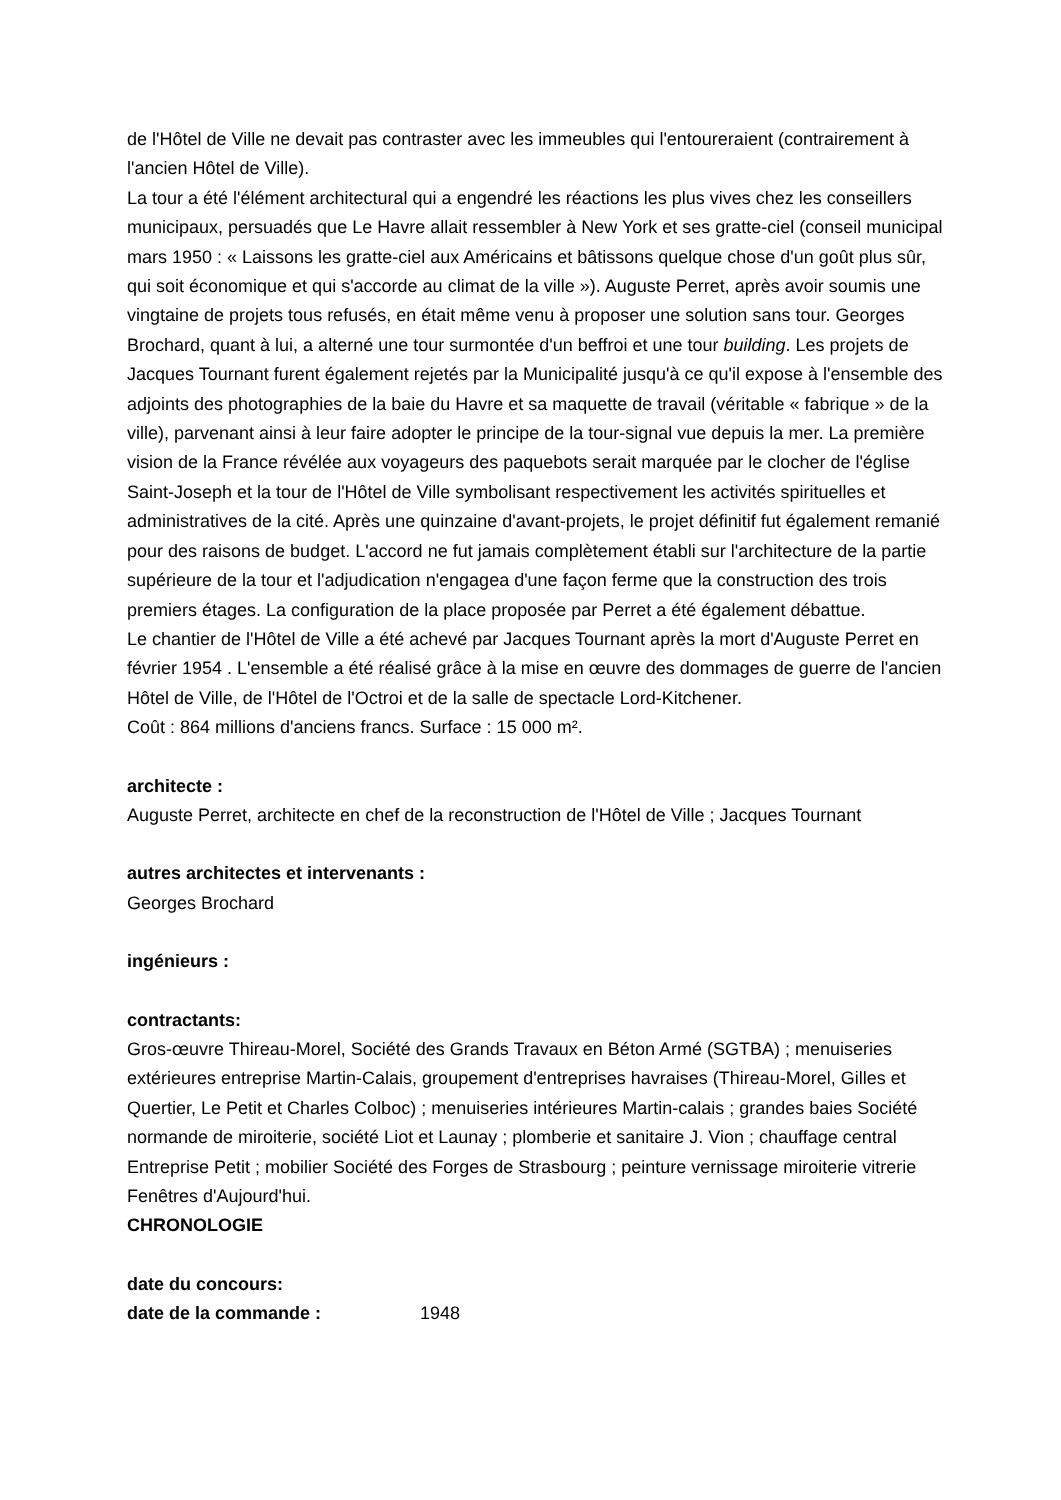de l'Hôtel de Ville ne devait pas contraster avec les immeubles qui l'entoureraient (contrairement à l'ancien Hôtel de Ville).
La tour a été l'élément architectural qui a engendré les réactions les plus vives chez les conseillers municipaux, persuadés que Le Havre allait ressembler à New York et ses gratte-ciel (conseil municipal mars 1950 : « Laissons les gratte-ciel aux Américains et bâtissons quelque chose d'un goût plus sûr, qui soit économique et qui s'accorde au climat de la ville »). Auguste Perret, après avoir soumis une vingtaine de projets tous refusés, en était même venu à proposer une solution sans tour. Georges Brochard, quant à lui, a alterné une tour surmontée d'un beffroi et une tour building. Les projets de Jacques Tournant furent également rejetés par la Municipalité jusqu'à ce qu'il expose à l'ensemble des adjoints des photographies de la baie du Havre et sa maquette de travail (véritable « fabrique » de la ville), parvenant ainsi à leur faire adopter le principe de la tour-signal vue depuis la mer. La première vision de la France révélée aux voyageurs des paquebots serait marquée par le clocher de l'église Saint-Joseph et la tour de l'Hôtel de Ville symbolisant respectivement les activités spirituelles et administratives de la cité. Après une quinzaine d'avant-projets, le projet définitif fut également remanié pour des raisons de budget. L'accord ne fut jamais complètement établi sur l'architecture de la partie supérieure de la tour et l'adjudication n'engagea d'une façon ferme que la construction des trois premiers étages. La configuration de la place proposée par Perret a été également débattue.
Le chantier de l'Hôtel de Ville a été achevé par Jacques Tournant après la mort d'Auguste Perret en février 1954 . L'ensemble a été réalisé grâce à la mise en œuvre des dommages de guerre de l'ancien Hôtel de Ville, de l'Hôtel de l'Octroi et de la salle de spectacle Lord-Kitchener.
Coût : 864 millions d'anciens francs. Surface : 15 000 m².
architecte :
Auguste Perret, architecte en chef de la reconstruction de l'Hôtel de Ville ; Jacques Tournant
autres architectes et intervenants :
Georges Brochard
ingénieurs :
contractants:
Gros-œuvre Thireau-Morel, Société des Grands Travaux en Béton Armé (SGTBA) ; menuiseries extérieures entreprise Martin-Calais, groupement d'entreprises havraises (Thireau-Morel, Gilles et Quertier, Le Petit et Charles Colboc) ; menuiseries intérieures Martin-calais ; grandes baies Société normande de miroiterie, société Liot et Launay ; plomberie et sanitaire J. Vion ; chauffage central Entreprise Petit ; mobilier Société des Forges de Strasbourg ; peinture vernissage miroiterie vitrerie Fenêtres d'Aujourd'hui.
CHRONOLOGIE
date du concours:
date de la commande : 1948